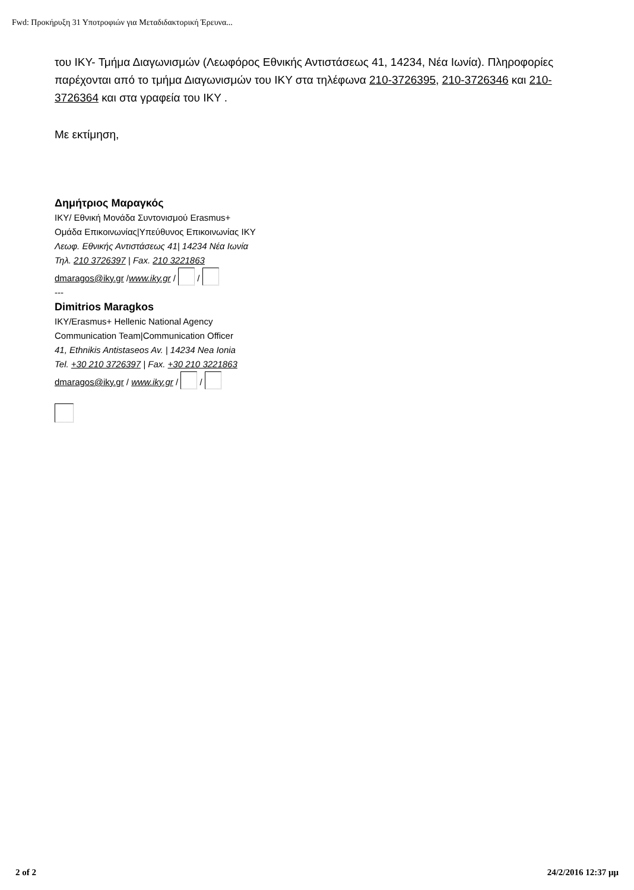Fwd: Προκήρυξη 31 Υποτροφιών για Μεταδιδακτορική Έρευνα...
του ΙΚΥ- Τμήμα Διαγωνισμών (Λεωφόρος Εθνικής Αντιστάσεως 41, 14234, Νέα Ιωνία). Πληροφορίες παρέχονται από το τμήμα Διαγωνισμών του ΙΚΥ στα τηλέφωνα 210-3726395, 210-3726346 και 210-3726364 και στα γραφεία του ΙΚΥ .
Με εκτίμηση,
Δημήτριος Μαραγκός
ΙΚΥ/ Εθνική Μονάδα Συντονισμού Erasmus+
Ομάδα Επικοινωνίας|Υπεύθυνος Επικοινωνίας ΙΚΥ
Λεωφ. Εθνικής Αντιστάσεως 41| 14234 Νέα Ιωνία
Τηλ. 210 3726397 | Fax. 210 3221863
dmaragos@iky.gr /www.iky.gr / /
---
Dimitrios Maragkos
IKY/Erasmus+ Hellenic National Agency
Communication Team|Communication Officer
41, Ethnikis Antistaseos Av. | 14234 Nea Ionia
Tel. +30 210 3726397 | Fax. +30 210 3221863
dmaragos@iky.gr / www.iky.gr / /
2 of 2 24/2/2016 12:37 μμ